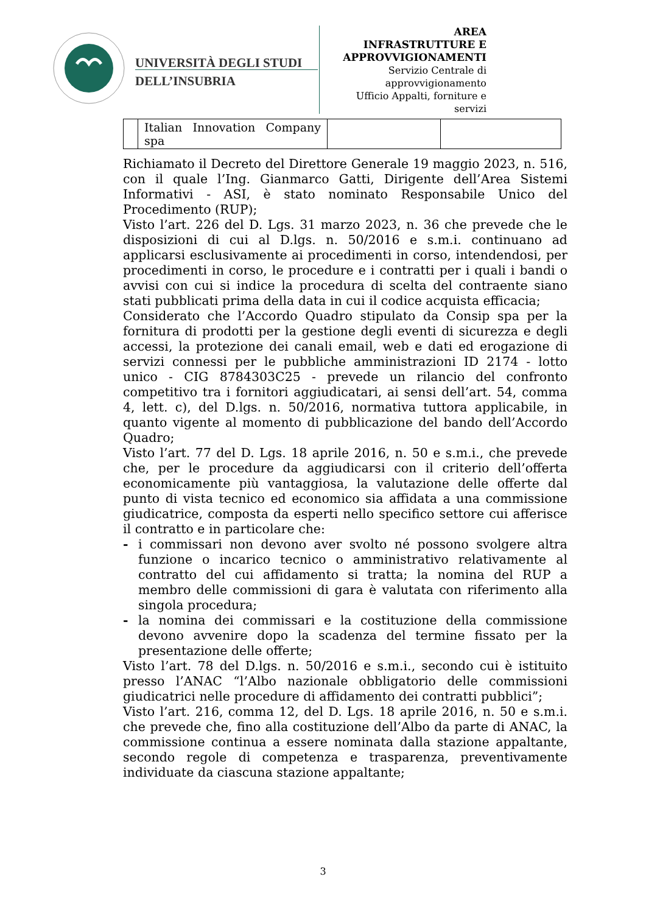UNIVERSITÀ DEGLI STUDI
DELL’INSUBRIA
AREA
INFRASTRUTTURE E
APPROVVIGIONAMENTI
Servizio Centrale di approvvigionamento
Ufficio Appalti, forniture e servizi
| | Italian Innovation Company spa | | |
Richiamato il Decreto del Direttore Generale 19 maggio 2023, n. 516, con il quale l’Ing. Gianmarco Gatti, Dirigente dell’Area Sistemi Informativi - ASI, è stato nominato Responsabile Unico del Procedimento (RUP);
Visto l’art. 226 del D. Lgs. 31 marzo 2023, n. 36 che prevede che le disposizioni di cui al D.lgs. n. 50/2016 e s.m.i. continuano ad applicarsi esclusivamente ai procedimenti in corso, intendendosi, per procedimenti in corso, le procedure e i contratti per i quali i bandi o avvisi con cui si indice la procedura di scelta del contraente siano stati pubblicati prima della data in cui il codice acquista efficacia;
Considerato che l’Accordo Quadro stipulato da Consip spa per la fornitura di prodotti per la gestione degli eventi di sicurezza e degli accessi, la protezione dei canali email, web e dati ed erogazione di servizi connessi per le pubbliche amministrazioni ID 2174 - lotto unico - CIG 8784303C25 - prevede un rilancio del confronto competitivo tra i fornitori aggiudicatari, ai sensi dell’art. 54, comma 4, lett. c), del D.lgs. n. 50/2016, normativa tuttora applicabile, in quanto vigente al momento di pubblicazione del bando dell’Accordo Quadro;
Visto l’art. 77 del D. Lgs. 18 aprile 2016, n. 50 e s.m.i., che prevede che, per le procedure da aggiudicarsi con il criterio dell’offerta economicamente più vantaggiosa, la valutazione delle offerte dal punto di vista tecnico ed economico sia affidata a una commissione giudicatrice, composta da esperti nello specifico settore cui afferisce il contratto e in particolare che:
- i commissari non devono aver svolto né possono svolgere altra funzione o incarico tecnico o amministrativo relativamente al contratto del cui affidamento si tratta; la nomina del RUP a membro delle commissioni di gara è valutata con riferimento alla singola procedura;
- la nomina dei commissari e la costituzione della commissione devono avvenire dopo la scadenza del termine fissato per la presentazione delle offerte;
Visto l’art. 78 del D.lgs. n. 50/2016 e s.m.i., secondo cui è istituito presso l’ANAC “l’Albo nazionale obbligatorio delle commissioni giudicatrici nelle procedure di affidamento dei contratti pubblici”;
Visto l’art. 216, comma 12, del D. Lgs. 18 aprile 2016, n. 50 e s.m.i. che prevede che, fino alla costituzione dell’Albo da parte di ANAC, la commissione continua a essere nominata dalla stazione appaltante, secondo regole di competenza e trasparenza, preventivamente individuate da ciascuna stazione appaltante;
3